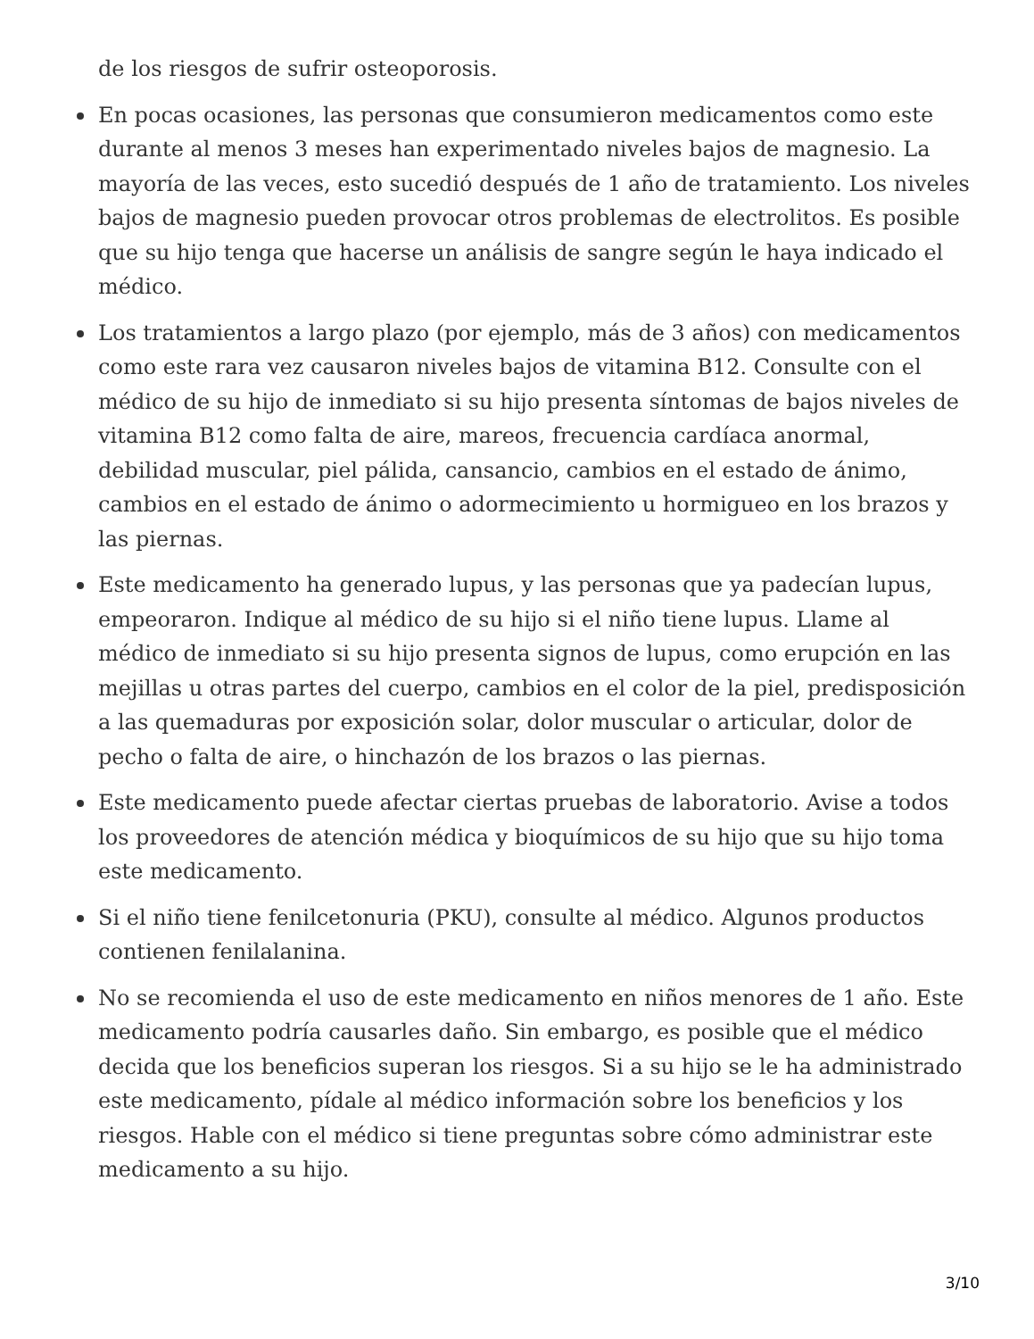de los riesgos de sufrir osteoporosis.
En pocas ocasiones, las personas que consumieron medicamentos como este durante al menos 3 meses han experimentado niveles bajos de magnesio. La mayoría de las veces, esto sucedió después de 1 año de tratamiento. Los niveles bajos de magnesio pueden provocar otros problemas de electrolitos. Es posible que su hijo tenga que hacerse un análisis de sangre según le haya indicado el médico.
Los tratamientos a largo plazo (por ejemplo, más de 3 años) con medicamentos como este rara vez causaron niveles bajos de vitamina B12. Consulte con el médico de su hijo de inmediato si su hijo presenta síntomas de bajos niveles de vitamina B12 como falta de aire, mareos, frecuencia cardíaca anormal, debilidad muscular, piel pálida, cansancio, cambios en el estado de ánimo, cambios en el estado de ánimo o adormecimiento u hormigueo en los brazos y las piernas.
Este medicamento ha generado lupus, y las personas que ya padecían lupus, empeoraron. Indique al médico de su hijo si el niño tiene lupus. Llame al médico de inmediato si su hijo presenta signos de lupus, como erupción en las mejillas u otras partes del cuerpo, cambios en el color de la piel, predisposición a las quemaduras por exposición solar, dolor muscular o articular, dolor de pecho o falta de aire, o hinchazón de los brazos o las piernas.
Este medicamento puede afectar ciertas pruebas de laboratorio. Avise a todos los proveedores de atención médica y bioquímicos de su hijo que su hijo toma este medicamento.
Si el niño tiene fenilcetonuria (PKU), consulte al médico. Algunos productos contienen fenilalanina.
No se recomienda el uso de este medicamento en niños menores de 1 año. Este medicamento podría causarles daño. Sin embargo, es posible que el médico decida que los beneficios superan los riesgos. Si a su hijo se le ha administrado este medicamento, pídale al médico información sobre los beneficios y los riesgos. Hable con el médico si tiene preguntas sobre cómo administrar este medicamento a su hijo.
3/10